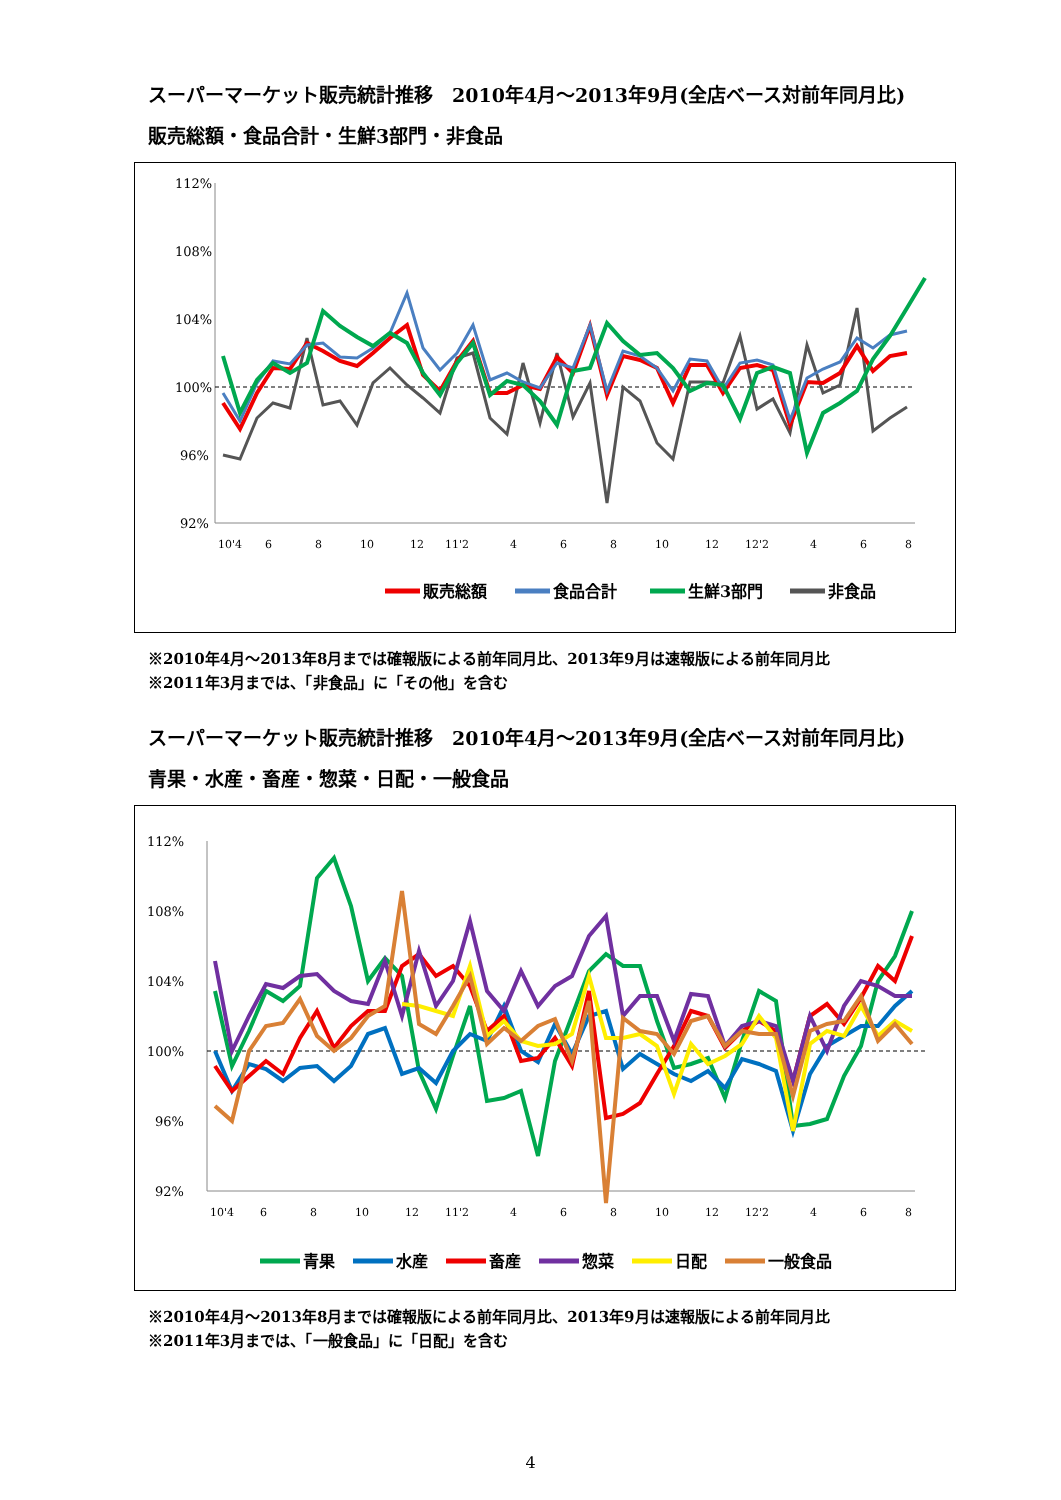スーパーマーケット販売統計推移　2010年4月～2013年9月(全店ベース対前年同月比)
販売総額・食品合計・生鮮3部門・非食品
112%
108%
104%
100%
96%
92%
10'4
6
8
10
12
11'2
4
6
8
10
12
12'2
4
6
8
販売総額
食品合計
生鮮3部門
非食品
※2010年4月～2013年8月までは確報版による前年同月比、2013年9月は速報版による前年同月比
※2011年3月までは、「非食品」に「その他」を含む
スーパーマーケット販売統計推移　2010年4月～2013年9月(全店ベース対前年同月比)
青果・水産・畜産・惣菜・日配・一般食品
112%
108%
104%
100%
96%
92%
10'4
6
8
10
12
11'2
4
6
8
10
12
12'2
4
6
8
青果
水産
畜産
惣菜
日配
一般食品
※2010年4月～2013年8月までは確報版による前年同月比、2013年9月は速報版による前年同月比
※2011年3月までは、「一般食品」に「日配」を含む
4